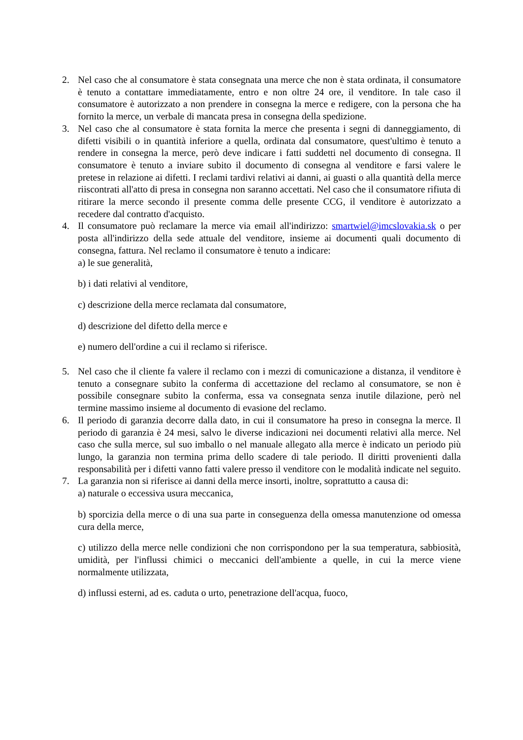2. Nel caso che al consumatore è stata consegnata una merce che non è stata ordinata, il consumatore è tenuto a contattare immediatamente, entro e non oltre 24 ore, il venditore. In tale caso il consumatore è autorizzato a non prendere in consegna la merce e redigere, con la persona che ha fornito la merce, un verbale di mancata presa in consegna della spedizione.
3. Nel caso che al consumatore è stata fornita la merce che presenta i segni di danneggiamento, di difetti visibili o in quantità inferiore a quella, ordinata dal consumatore, quest'ultimo è tenuto a rendere in consegna la merce, però deve indicare i fatti suddetti nel documento di consegna. Il consumatore è tenuto a inviare subito il documento di consegna al venditore e farsi valere le pretese in relazione ai difetti. I reclami tardivi relativi ai danni, ai guasti o alla quantità della merce riiscontrati all'atto di presa in consegna non saranno accettati. Nel caso che il consumatore rifiuta di ritirare la merce secondo il presente comma delle presente CCG, il venditore è autorizzato a recedere dal contratto d'acquisto.
4. Il consumatore può reclamare la merce via email all'indirizzo: smartwiel@imcslovakia.sk o per posta all'indirizzo della sede attuale del venditore, insieme ai documenti quali documento di consegna, fattura. Nel reclamo il consumatore è tenuto a indicare:
a) le sue generalità,
b) i dati relativi al venditore,
c) descrizione della merce reclamata dal consumatore,
d) descrizione del difetto della merce e
e) numero dell'ordine a cui il reclamo si riferisce.
5. Nel caso che il cliente fa valere il reclamo con i mezzi di comunicazione a distanza, il venditore è tenuto a consegnare subito la conferma di accettazione del reclamo al consumatore, se non è possibile consegnare subito la conferma, essa va consegnata senza inutile dilazione, però nel termine massimo insieme al documento di evasione del reclamo.
6. Il periodo di garanzia decorre dalla dato, in cui il consumatore ha preso in consegna la merce. Il periodo di garanzia è 24 mesi, salvo le diverse indicazioni nei documenti relativi alla merce. Nel caso che sulla merce, sul suo imballo o nel manuale allegato alla merce è indicato un periodo più lungo, la garanzia non termina prima dello scadere di tale periodo. Il diritti provenienti dalla responsabilità per i difetti vanno fatti valere presso il venditore con le modalità indicate nel seguito.
7. La garanzia non si riferisce ai danni della merce insorti, inoltre, soprattutto a causa di:
a) naturale o eccessiva usura meccanica,
b) sporcizia della merce o di una sua parte in conseguenza della omessa manutenzione od omessa cura della merce,
c) utilizzo della merce nelle condizioni che non corrispondono per la sua temperatura, sabbiosità, umidità, per l'influssi chimici o meccanici dell'ambiente a quelle, in cui la merce viene normalmente utilizzata,
d) influssi esterni, ad es. caduta o urto, penetrazione dell'acqua, fuoco,